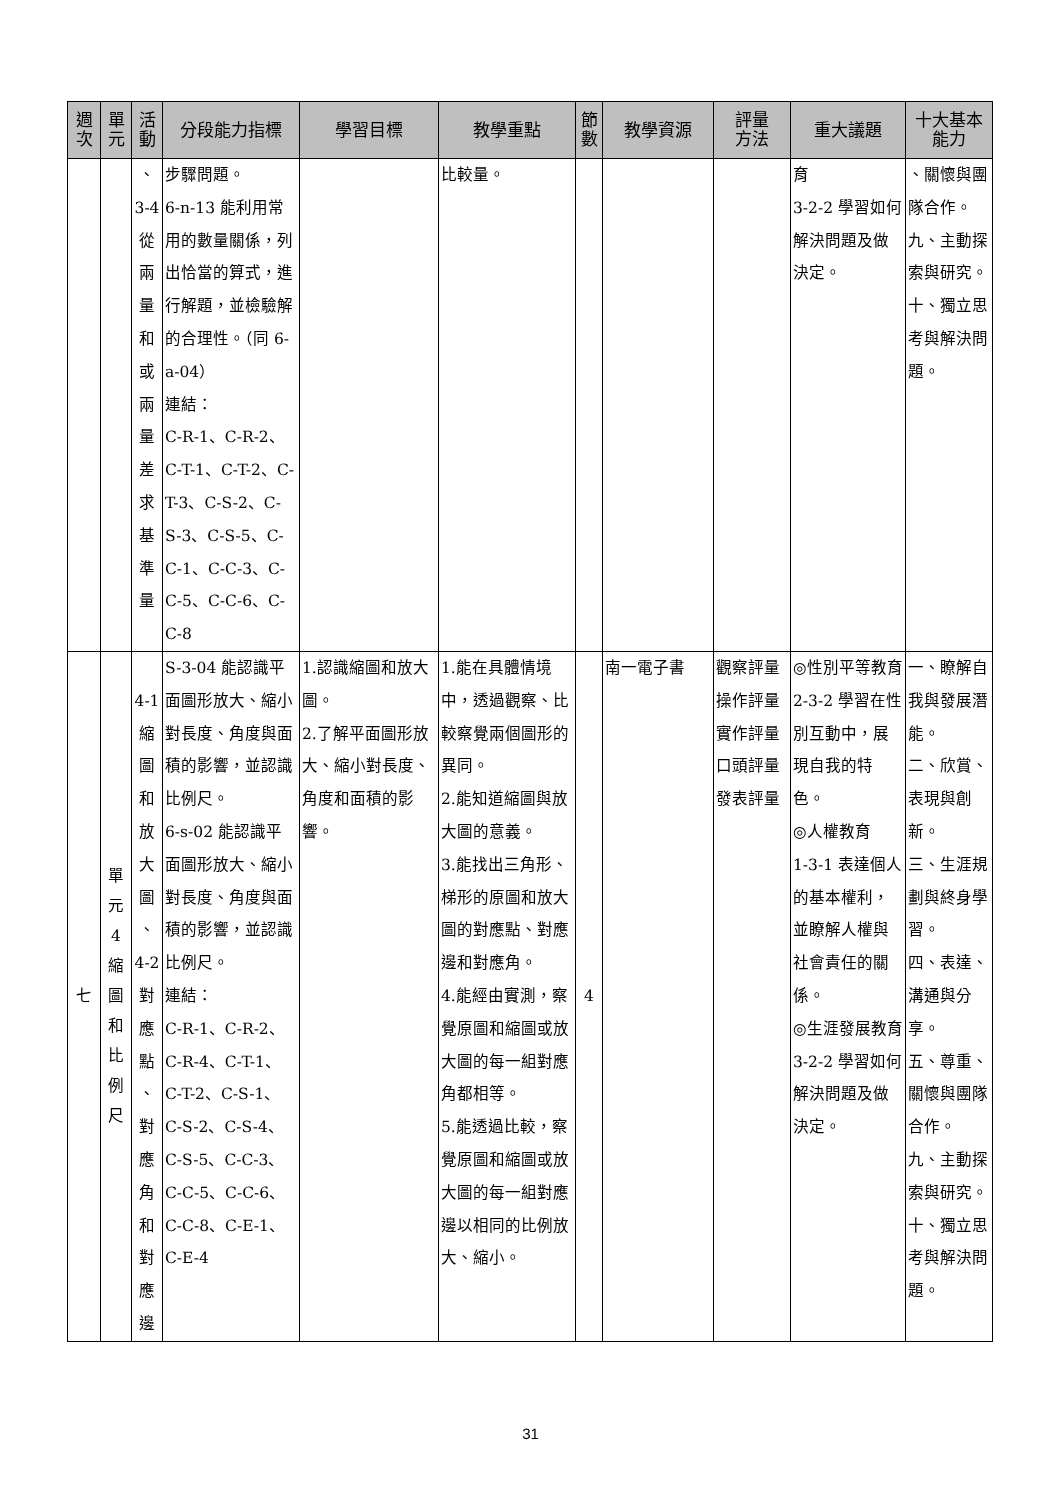| 週 次 | 單 元 | 活 動 | 分段能力指標 | 學習目標 | 教學重點 | 節 數 | 教學資源 | 評量 方法 | 重大議題 | 十大基本 能力 |
| --- | --- | --- | --- | --- | --- | --- | --- | --- | --- | --- |
| | | 、 3-4 從 兩 量 和 或 兩 量 差 求 基 準 量 | 步驟問題。 6-n-13 能利用常用的數量關係，列出恰當的算式，進行解題，並檢驗解的合理性。（同 6-a-04） 連結： C-R-1、C-R-2、C-T-1、C-T-2、C-T-3、C-S-2、C-S-3、C-S-5、C-C-1、C-C-3、C-C-5、C-C-6、C-C-8 | | 比較量。 | | | | 育 3-2-2 學習如何解決問題及做決定。 | 、關懷與團隊合作。 九、主動探索與研究。 十、獨立思考與解決問題。 |
| 七 | 單 元 4 縮 圖 和 比 例 尺 | 4-1 縮 圖 和 放 大 圖 、 4-2 對 應 點 、 對 應 角 和 對 應 邊 | S-3-04 能認識平面圖形放大、縮小對長度、角度與面積的影響，並認識比例尺。 6-s-02 能認識平面圖形放大、縮小對長度、角度與面積的影響，並認識比例尺。 連結： C-R-1、C-R-2、C-R-4、C-T-1、C-T-2、C-S-1、C-S-2、C-S-4、C-S-5、C-C-3、C-C-5、C-C-6、C-C-8、C-E-1、C-E-4 | 1.認識縮圖和放大圖。 2.了解平面圖形放大、縮小對長度、角度和面積的影響。 | 1.能在具體情境中，透過觀察、比較察覺兩個圖形的異同。 2.能知道縮圖與放大圖的意義。 3.能找出三角形、梯形的原圖和放大圖的對應點、對應邊和對應角。 4.能經由實測，察覺原圖和縮圖或放大圖的每一組對應角都相等。 5.能透過比較，察覺原圖和縮圖或放大圖的每一組對應邊以相同的比例放大、縮小。 | 4 | 南一電子書 | 觀察評量 操作評量 實作評量 口頭評量 發表評量 | ◎性別平等教育 2-3-2 學習在性別互動中，展現自我的特色。 ◎人權教育 1-3-1 表達個人的基本權利，並瞭解人權與社會責任的關係。 ◎生涯發展教育 3-2-2 學習如何解決問題及做決定。 | 一、瞭解自我與發展潛能。 二、欣賞、表現與創新。 三、生涯規劃與終身學習。 四、表達、溝通與分享。 五、尊重、關懷與團隊合作。 九、主動探索與研究。 十、獨立思考與解決問題。 |
31